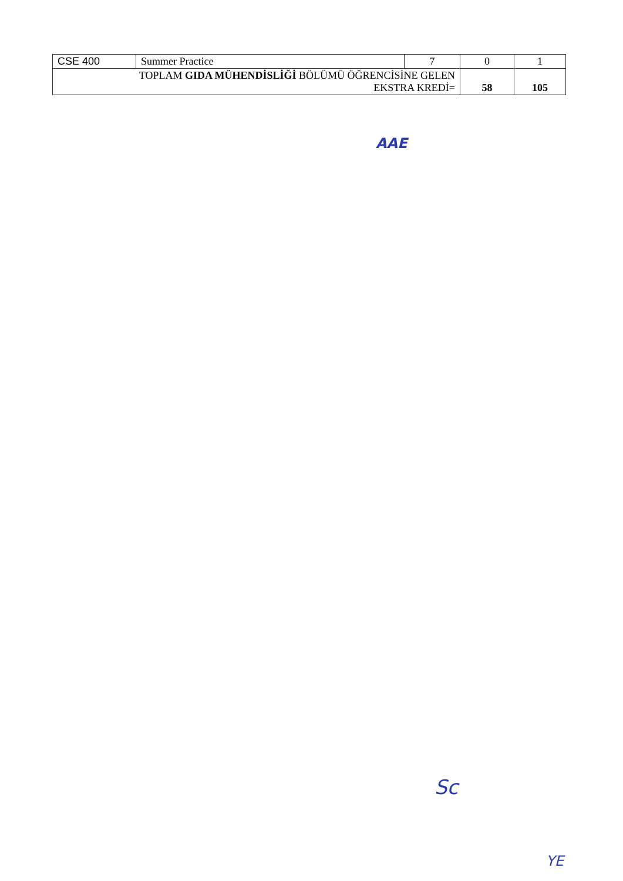| CSE 400 | Summer Practice | 7 | 0 | 1 |
| TOPLAM GIDA MÜHENDİSLİĞİ BÖLÜMÜ ÖĞRENCİSİNE GELEN EKSTRA KREDİ= | | | 58 | 105 |
AAE
Sc
YE